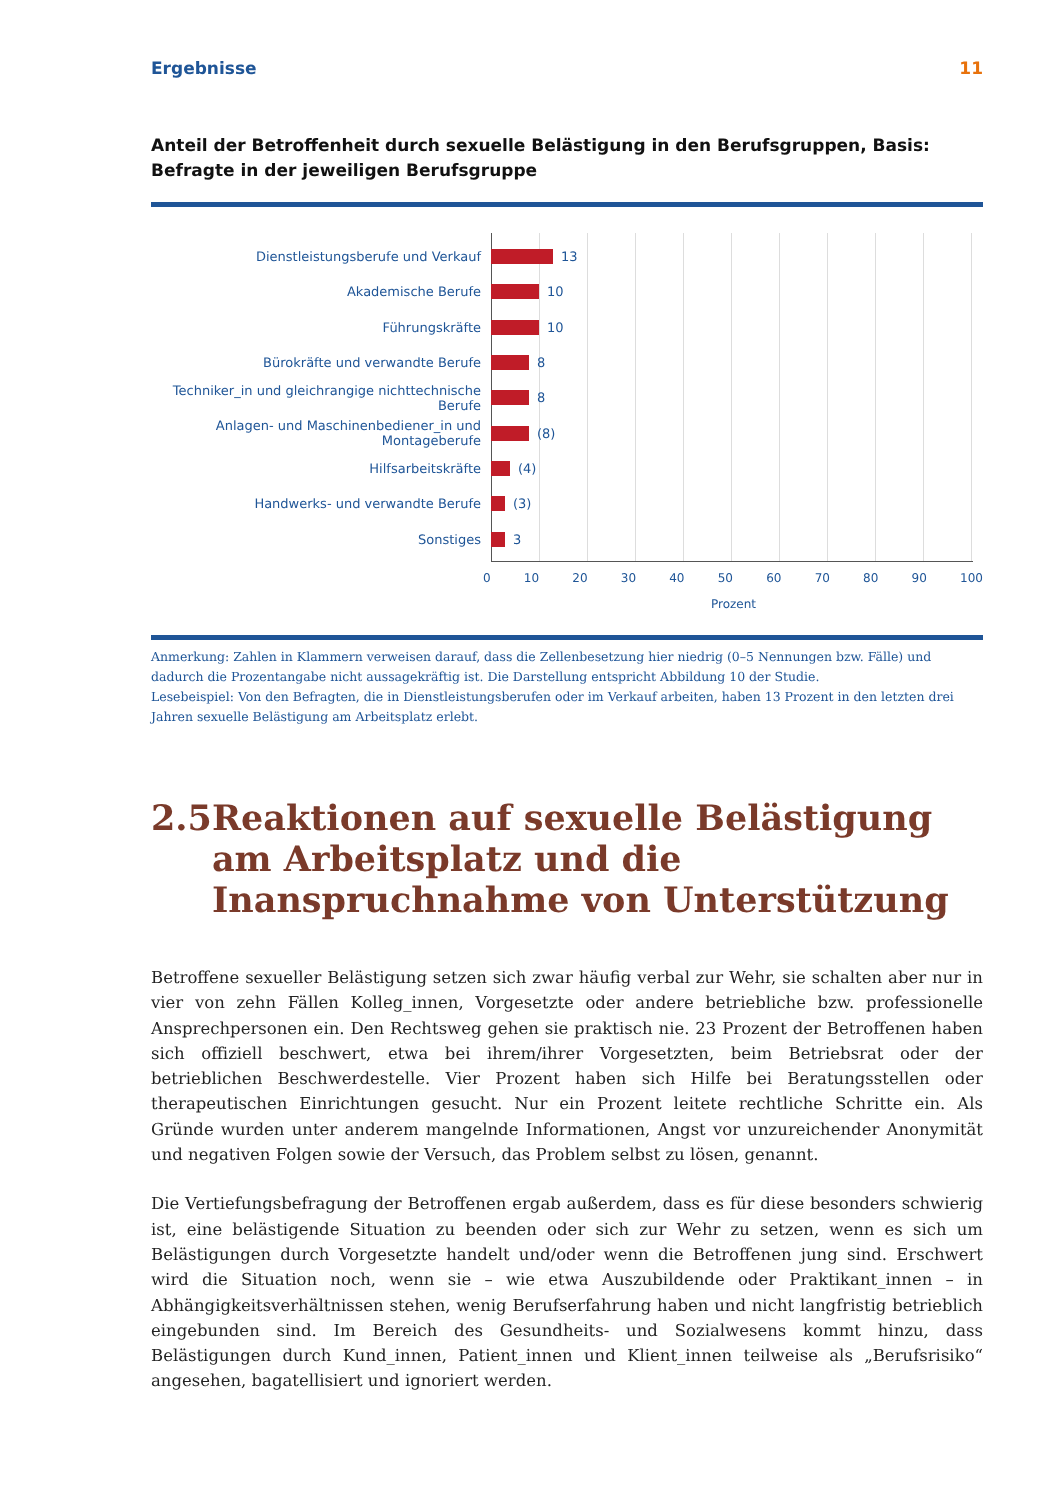Ergebnisse 11
Anteil der Betroffenheit durch sexuelle Belästigung in den Berufsgruppen, Basis: Befragte in der jeweiligen Berufsgruppe
Dienstleistungsberufe und Verkauf 13
Akademische Berufe 10
Führungskräfte 10
Bürokräfte und verwandte Berufe 8
Techniker_in und gleichrangige nichttechnische Berufe 8
Anlagen- und Maschinenbediener_in und Montageberufe (8)
Hilfsarbeitskräfte (4)
Handwerks- und verwandte Berufe (3)
Sonstiges 3
0 10 20 30 40 50 60 70 80 90 100
Prozent
Anmerkung: Zahlen in Klammern verweisen darauf, dass die Zellenbesetzung hier niedrig (0–5 Nennungen bzw. Fälle) und dadurch die Prozentangabe nicht aussagekräftig ist. Die Darstellung entspricht Abbildung 10 der Studie.
Lesebeispiel: Von den Befragten, die in Dienstleistungsberufen oder im Verkauf arbeiten, haben 13 Prozent in den letzten drei Jahren sexuelle Belästigung am Arbeitsplatz erlebt.
2.5 Reaktionen auf sexuelle Belästigung am Arbeitsplatz und die Inanspruchnahme von Unterstützung
Betroffene sexueller Belästigung setzen sich zwar häufig verbal zur Wehr, sie schalten aber nur in vier von zehn Fällen Kolleg_innen, Vorgesetzte oder andere betriebliche bzw. professionelle Ansprechpersonen ein. Den Rechtsweg gehen sie praktisch nie. 23 Prozent der Betroffenen haben sich offiziell beschwert, etwa bei ihrem/ihrer Vorgesetzten, beim Betriebsrat oder der betrieblichen Beschwerdestelle. Vier Prozent haben sich Hilfe bei Beratungsstellen oder therapeutischen Einrichtungen gesucht. Nur ein Prozent leitete rechtliche Schritte ein. Als Gründe wurden unter anderem mangelnde Informationen, Angst vor unzureichender Anonymität und negativen Folgen sowie der Versuch, das Problem selbst zu lösen, genannt.
Die Vertiefungsbefragung der Betroffenen ergab außerdem, dass es für diese besonders schwierig ist, eine belästigende Situation zu beenden oder sich zur Wehr zu setzen, wenn es sich um Belästigungen durch Vorgesetzte handelt und/oder wenn die Betroffenen jung sind. Erschwert wird die Situation noch, wenn sie – wie etwa Auszubildende oder Praktikant_innen – in Abhängigkeitsverhältnissen stehen, wenig Berufserfahrung haben und nicht langfristig betrieblich eingebunden sind. Im Bereich des Gesundheits- und Sozialwesens kommt hinzu, dass Belästigungen durch Kund_innen, Patient_innen und Klient_innen teilweise als „Berufsrisiko“ angesehen, bagatellisiert und ignoriert werden.